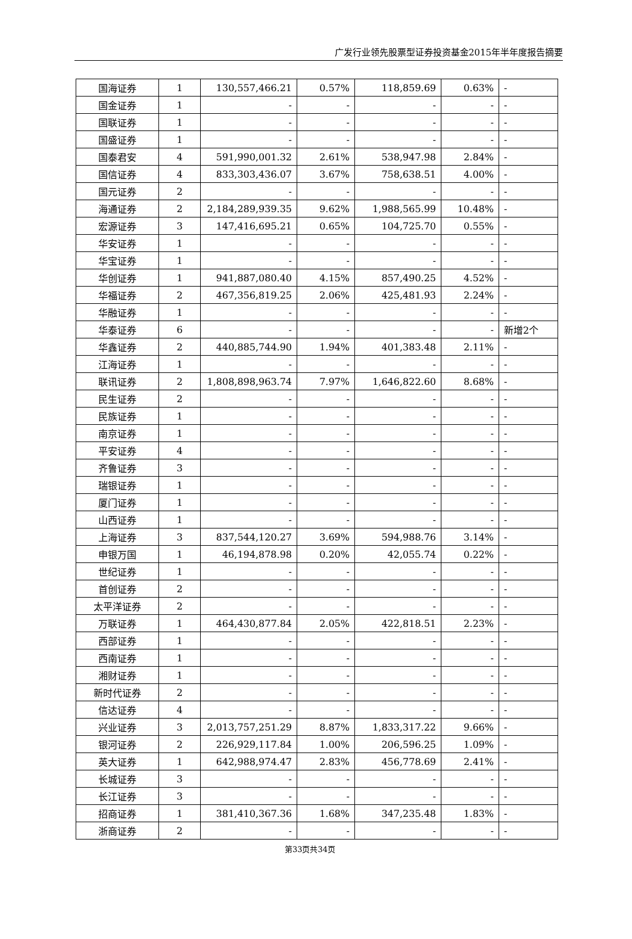广发行业领先股票型证券投资基金2015年半年度报告摘要
| 国海证券 | 1 | 130,557,466.21 | 0.57% | 118,859.69 | 0.63% | - |
| 国金证券 | 1 | - | - | - | - | - |
| 国联证券 | 1 | - | - | - | - | - |
| 国盛证券 | 1 | - | - | - | - | - |
| 国泰君安 | 4 | 591,990,001.32 | 2.61% | 538,947.98 | 2.84% | - |
| 国信证券 | 4 | 833,303,436.07 | 3.67% | 758,638.51 | 4.00% | - |
| 国元证券 | 2 | - | - | - | - | - |
| 海通证券 | 2 | 2,184,289,939.35 | 9.62% | 1,988,565.99 | 10.48% | - |
| 宏源证券 | 3 | 147,416,695.21 | 0.65% | 104,725.70 | 0.55% | - |
| 华安证券 | 1 | - | - | - | - | - |
| 华宝证券 | 1 | - | - | - | - | - |
| 华创证券 | 1 | 941,887,080.40 | 4.15% | 857,490.25 | 4.52% | - |
| 华福证券 | 2 | 467,356,819.25 | 2.06% | 425,481.93 | 2.24% | - |
| 华融证券 | 1 | - | - | - | - | - |
| 华泰证券 | 6 | - | - | - | - | 新增2个 |
| 华鑫证券 | 2 | 440,885,744.90 | 1.94% | 401,383.48 | 2.11% | - |
| 江海证券 | 1 | - | - | - | - | - |
| 联讯证券 | 2 | 1,808,898,963.74 | 7.97% | 1,646,822.60 | 8.68% | - |
| 民生证券 | 2 | - | - | - | - | - |
| 民族证券 | 1 | - | - | - | - | - |
| 南京证券 | 1 | - | - | - | - | - |
| 平安证券 | 4 | - | - | - | - | - |
| 齐鲁证券 | 3 | - | - | - | - | - |
| 瑞银证券 | 1 | - | - | - | - | - |
| 厦门证券 | 1 | - | - | - | - | - |
| 山西证券 | 1 | - | - | - | - | - |
| 上海证券 | 3 | 837,544,120.27 | 3.69% | 594,988.76 | 3.14% | - |
| 申银万国 | 1 | 46,194,878.98 | 0.20% | 42,055.74 | 0.22% | - |
| 世纪证券 | 1 | - | - | - | - | - |
| 首创证券 | 2 | - | - | - | - | - |
| 太平洋证券 | 2 | - | - | - | - | - |
| 万联证券 | 1 | 464,430,877.84 | 2.05% | 422,818.51 | 2.23% | - |
| 西部证券 | 1 | - | - | - | - | - |
| 西南证券 | 1 | - | - | - | - | - |
| 湘财证券 | 1 | - | - | - | - | - |
| 新时代证券 | 2 | - | - | - | - | - |
| 信达证券 | 4 | - | - | - | - | - |
| 兴业证券 | 3 | 2,013,757,251.29 | 8.87% | 1,833,317.22 | 9.66% | - |
| 银河证券 | 2 | 226,929,117.84 | 1.00% | 206,596.25 | 1.09% | - |
| 英大证券 | 1 | 642,988,974.47 | 2.83% | 456,778.69 | 2.41% | - |
| 长城证券 | 3 | - | - | - | - | - |
| 长江证券 | 3 | - | - | - | - | - |
| 招商证券 | 1 | 381,410,367.36 | 1.68% | 347,235.48 | 1.83% | - |
| 浙商证券 | 2 | - | - | - | - | - |
第33页共34页